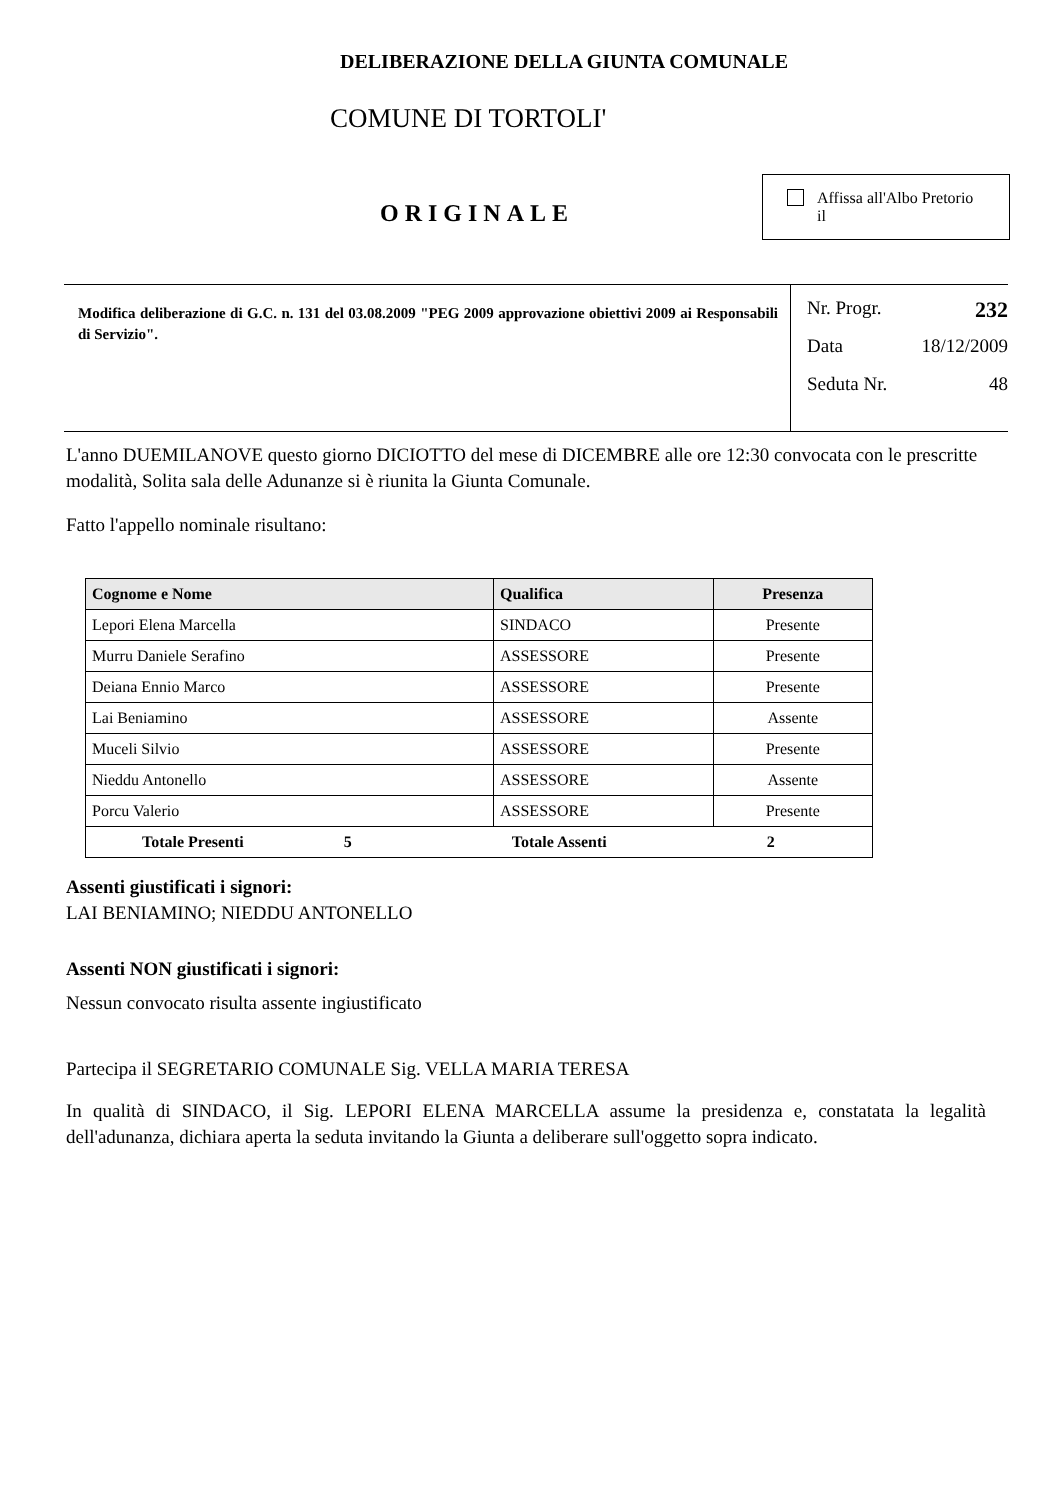DELIBERAZIONE DELLA GIUNTA COMUNALE
COMUNE DI TORTOLI'
ORIGINALE
Affissa all'Albo Pretorio
il
Modifica deliberazione di G.C. n. 131 del 03.08.2009 "PEG 2009 approvazione obiettivi 2009 ai Responsabili di Servizio".
Nr. Progr. 232
Data 18/12/2009
Seduta Nr. 48
L'anno DUEMILANOVE questo giorno DICIOTTO del mese di DICEMBRE alle ore 12:30 convocata con le prescritte modalità, Solita sala delle Adunanze si è riunita la Giunta Comunale.
Fatto l'appello nominale risultano:
| Cognome e Nome | Qualifica | Presenza |
| --- | --- | --- |
| Lepori Elena Marcella | SINDACO | Presente |
| Murru Daniele Serafino | ASSESSORE | Presente |
| Deiana Ennio Marco | ASSESSORE | Presente |
| Lai Beniamino | ASSESSORE | Assente |
| Muceli Silvio | ASSESSORE | Presente |
| Nieddu Antonello | ASSESSORE | Assente |
| Porcu Valerio | ASSESSORE | Presente |
| Totale Presenti 5 Totale Assenti 2 | | |
Assenti giustificati i signori:
LAI BENIAMINO; NIEDDU ANTONELLO
Assenti NON giustificati i signori:
Nessun convocato risulta assente ingiustificato
Partecipa il SEGRETARIO COMUNALE Sig. VELLA MARIA TERESA
In qualità di SINDACO, il Sig. LEPORI ELENA MARCELLA assume la presidenza e, constatata la legalità dell'adunanza, dichiara aperta la seduta invitando la Giunta a deliberare sull'oggetto sopra indicato.